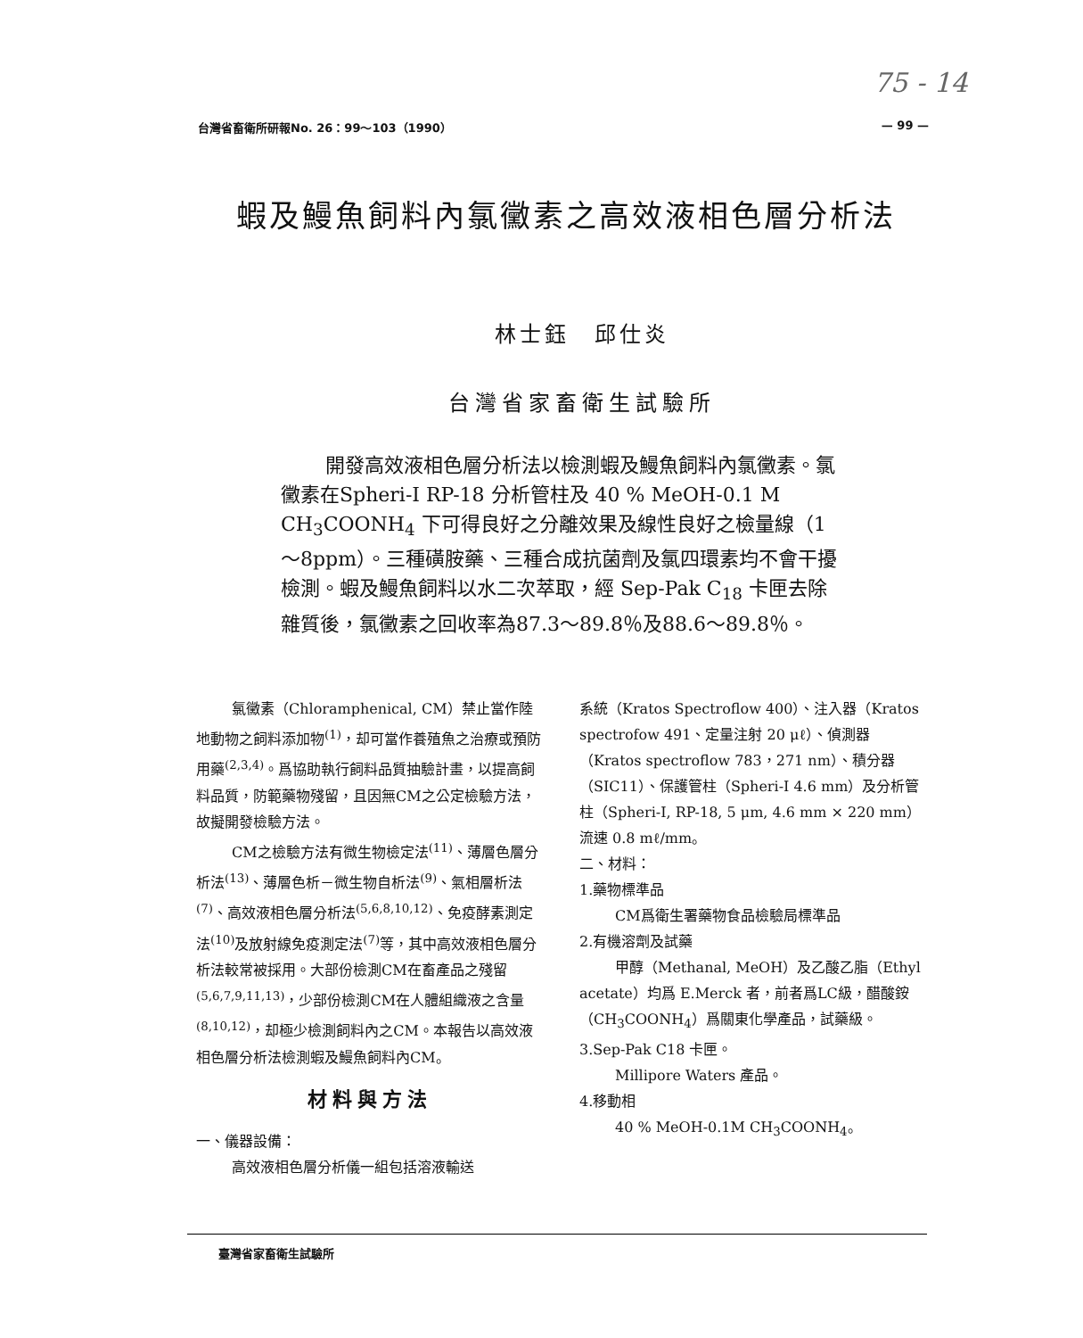75 - 14
台灣省畜衛所研報No. 26：99～103（1990） — 99 —
蝦及鰻魚飼料內氯黴素之高效液相色層分析法
林士鈺　邱仕炎
台灣省家畜衛生試驗所
開發高效液相色層分析法以檢測蝦及鰻魚飼料內氯黴素。氯黴素在Spheri-I RP-18 分析管柱及 40 % MeOH-0.1 M CH<sub>3</sub>COONH<sub>4</sub> 下可得良好之分離效果及線性良好之檢量線（1～8ppm）。三種磺胺藥、三種合成抗菌劑及氯四環素均不會干擾檢測。蝦及鰻魚飼料以水二次萃取，經 Sep-Pak C<sub>18</sub> 卡匣去除雜質後，氯黴素之回收率為87.3～89.8％及88.6～89.8％。
氯黴素（Chloramphenical, CM）禁止當作陸地動物之飼料添加物<sup>(1)</sup>，却可當作養殖魚之治療或預防用藥<sup>(2,3,4)</sup>。爲協助執行飼料品質抽驗計畫，以提高飼料品質，防範藥物殘留，且因無CM之公定檢驗方法，故擬開發檢驗方法。
CM之檢驗方法有微生物檢定法<sup>(11)</sup>、薄層色層分析法<sup>(13)</sup>、薄層色析－微生物自析法<sup>(9)</sup>、氣相層析法<sup>(7)</sup>、高效液相色層分析法<sup>(5,6,8,10,12)</sup>、免疫酵素測定法<sup>(10)</sup>及放射線免疫測定法<sup>(7)</sup>等，其中高效液相色層分析法較常被採用。大部份檢測CM在畜產品之殘留<sup>(5,6,7,9,11,13)</sup>，少部份檢測CM在人體組織液之含量<sup>(8,10,12)</sup>，却極少檢測飼料內之CM。本報告以高效液相色層分析法檢測蝦及鰻魚飼料內CM。
材料與方法
一、儀器設備：
高效液相色層分析儀一組包括溶液輸送
系統（Kratos Spectroflow 400）、注入器（Kratos spectrofow 491、定量注射 20 μℓ）、偵測器（Kratos spectroflow 783，271 nm）、積分器（SIC11）、保護管柱（Spheri-I 4.6 mm）及分析管柱（Spheri-I, RP-18, 5 μm, 4.6 mm × 220 mm）流速 0.8 mℓ/mm。
二、材料：
1.藥物標準品
CM爲衛生署藥物食品檢驗局標準品
2.有機溶劑及試藥
甲醇（Methanal, MeOH）及乙酸乙脂（Ethyl acetate）均爲 E.Merck 者，前者爲LC級，醋酸銨（CH<sub>3</sub>COONH<sub>4</sub>）爲關東化學產品，試藥級。
3.Sep-Pak C18 卡匣。
Millipore Waters 產品。
4.移動相
40 % MeOH-0.1M CH<sub>3</sub>COONH<sub>4</sub>。
臺灣省家畜衛生試驗所